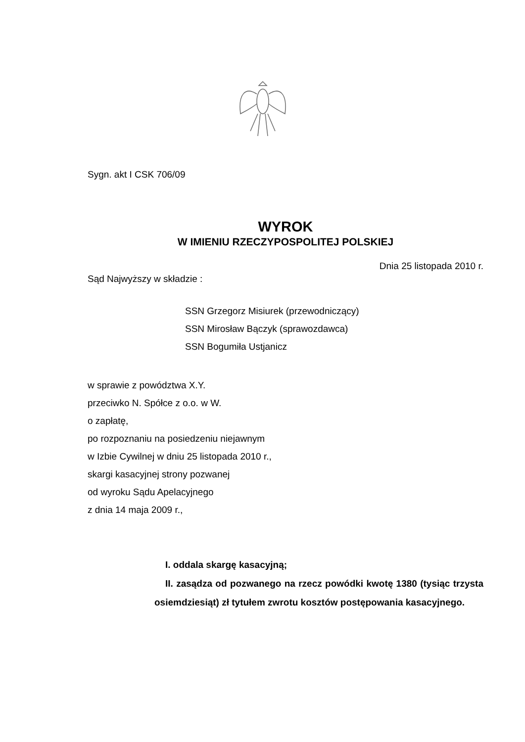Sygn. akt I CSK 706/09
WYROK
W IMIENIU RZECZYPOSPOLITEJ POLSKIEJ
Dnia 25 listopada 2010 r.
Sąd Najwyższy w składzie :
SSN Grzegorz Misiurek (przewodniczący)
SSN Mirosław Bączyk (sprawozdawca)
SSN Bogumiła Ustjanicz
w sprawie z powództwa X.Y.
przeciwko N. Spółce z o.o. w W.
o zapłatę,
po rozpoznaniu na posiedzeniu niejawnym
w Izbie Cywilnej w dniu 25 listopada 2010 r.,
skargi kasacyjnej strony pozwanej
od wyroku Sądu Apelacyjnego
z dnia 14 maja 2009 r.,
I. oddala skargę kasacyjną;
II. zasądza od pozwanego na rzecz powódki kwotę 1380 (tysiąc trzysta osiemdziesiąt) zł tytułem zwrotu kosztów postępowania kasacyjnego.